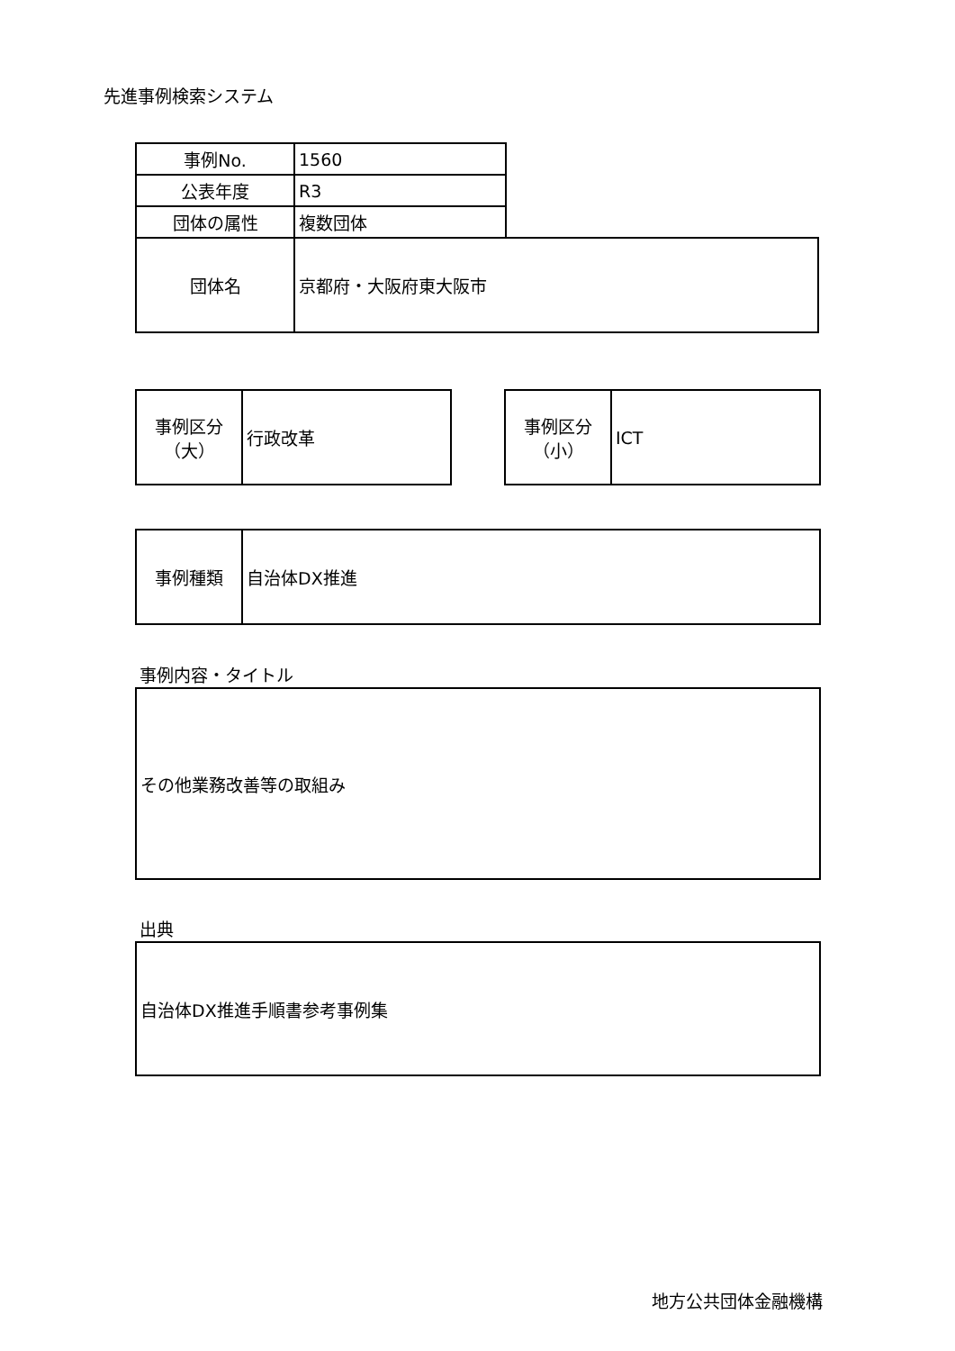先進事例検索システム
| 事例No. | 1560 | |
| 公表年度 | R3 | |
| 団体の属性 | 複数団体 | |
| 団体名 | 京都府・大阪府東大阪市 | |
| 事例区分 （大） | 行政改革 |
| 事例区分 （小） | ICT |
| 事例種類 | 自治体DX推進 |
事例内容・タイトル
| その他業務改善等の取組み |
出典
| 自治体DX推進手順書参考事例集 |
地方公共団体金融機構